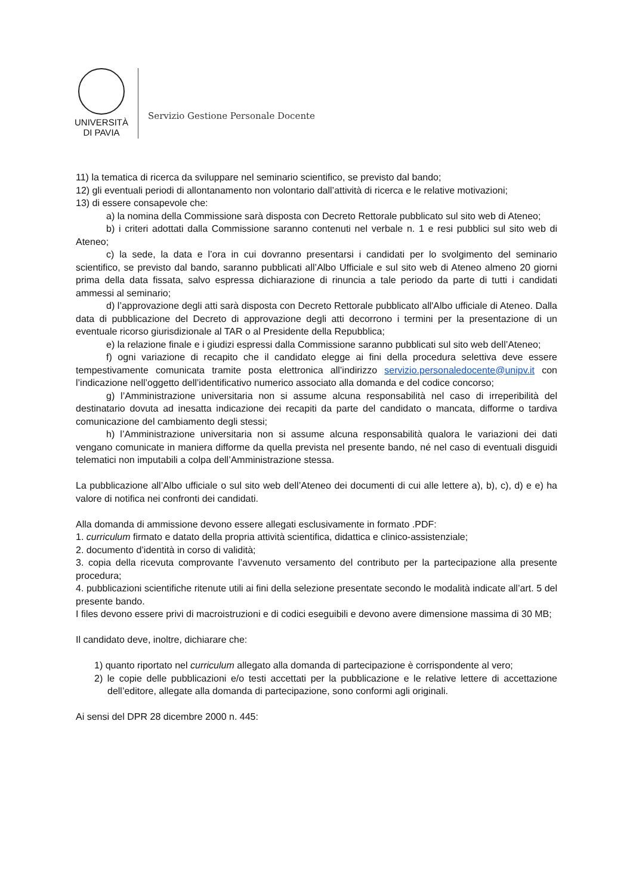UNIVERSITÀ
DI PAVIA
Servizio Gestione Personale Docente
11) la tematica di ricerca da sviluppare nel seminario scientifico, se previsto dal bando;
12) gli eventuali periodi di allontanamento non volontario dall’attività di ricerca e le relative motivazioni;
13) di essere consapevole che:
a) la nomina della Commissione sarà disposta con Decreto Rettorale pubblicato sul sito web di Ateneo;
b) i criteri adottati dalla Commissione saranno contenuti nel verbale n. 1 e resi pubblici sul sito web di Ateneo;
c) la sede, la data e l’ora in cui dovranno presentarsi i candidati per lo svolgimento del seminario scientifico, se previsto dal bando, saranno pubblicati all’Albo Ufficiale e sul sito web di Ateneo almeno 20 giorni prima della data fissata, salvo espressa dichiarazione di rinuncia a tale periodo da parte di tutti i candidati ammessi al seminario;
d) l’approvazione degli atti sarà disposta con Decreto Rettorale pubblicato all'Albo ufficiale di Ateneo. Dalla data di pubblicazione del Decreto di approvazione degli atti decorrono i termini per la presentazione di un eventuale ricorso giurisdizionale al TAR o al Presidente della Repubblica;
e) la relazione finale e i giudizi espressi dalla Commissione saranno pubblicati sul sito web dell’Ateneo;
f) ogni variazione di recapito che il candidato elegge ai fini della procedura selettiva deve essere tempestivamente comunicata tramite posta elettronica all’indirizzo servizio.personaledocente@unipv.it con l’indicazione nell’oggetto dell’identificativo numerico associato alla domanda e del codice concorso;
g) l’Amministrazione universitaria non si assume alcuna responsabilità nel caso di irreperibilità del destinatario dovuta ad inesatta indicazione dei recapiti da parte del candidato o mancata, difforme o tardiva comunicazione del cambiamento degli stessi;
h) l’Amministrazione universitaria non si assume alcuna responsabilità qualora le variazioni dei dati vengano comunicate in maniera difforme da quella prevista nel presente bando, né nel caso di eventuali disguidi telematici non imputabili a colpa dell’Amministrazione stessa.
La pubblicazione all’Albo ufficiale o sul sito web dell’Ateneo dei documenti di cui alle lettere a), b), c), d) e e) ha valore di notifica nei confronti dei candidati.
Alla domanda di ammissione devono essere allegati esclusivamente in formato .PDF:
1. curriculum firmato e datato della propria attività scientifica, didattica e clinico-assistenziale;
2. documento d’identità in corso di validità;
3. copia della ricevuta comprovante l’avvenuto versamento del contributo per la partecipazione alla presente procedura;
4. pubblicazioni scientifiche ritenute utili ai fini della selezione presentate secondo le modalità indicate all’art. 5 del presente bando.
I files devono essere privi di macroistruzioni e di codici eseguibili e devono avere dimensione massima di 30 MB;
Il candidato deve, inoltre, dichiarare che:
1) quanto riportato nel curriculum allegato alla domanda di partecipazione è corrispondente al vero;
2) le copie delle pubblicazioni e/o testi accettati per la pubblicazione e le relative lettere di accettazione dell’editore, allegate alla domanda di partecipazione, sono conformi agli originali.
Ai sensi del DPR 28 dicembre 2000 n. 445: